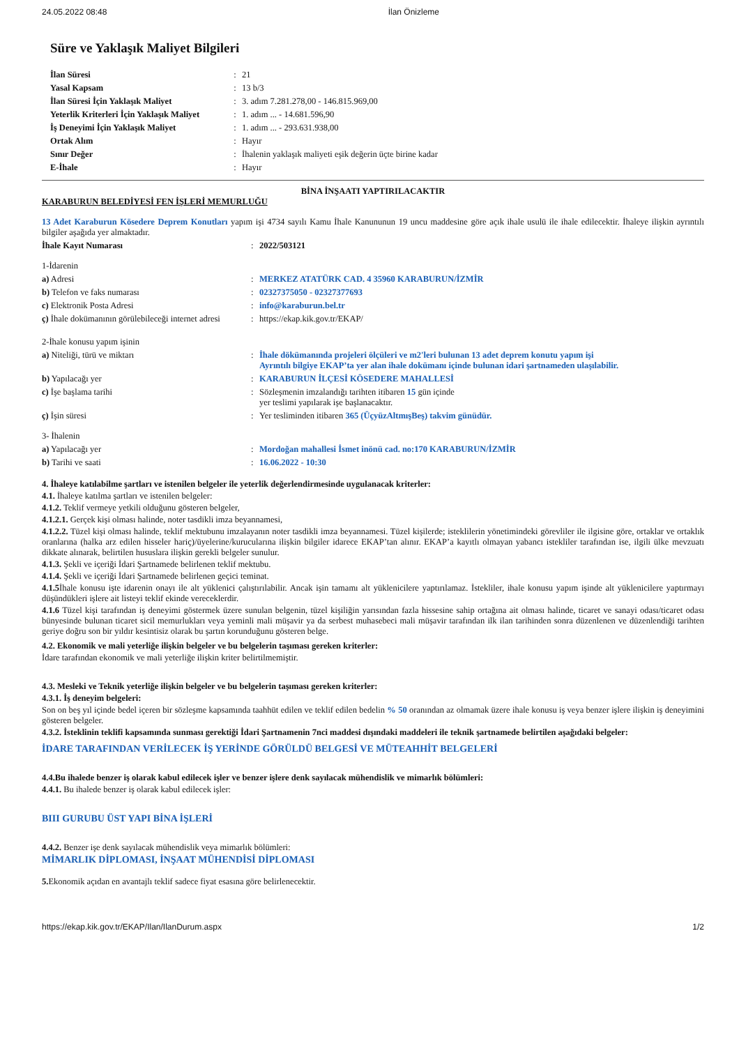24.05.2022 08:48 İlan Önizleme
Süre ve Yaklaşık Maliyet Bilgileri
| İlan Süresi | : | 21 |
| Yasal Kapsam | : | 13 b/3 |
| İlan Süresi İçin Yaklaşık Maliyet | : | 3. adım 7.281.278,00 - 146.815.969,00 |
| Yeterlik Kriterleri İçin Yaklaşık Maliyet | : | 1. adım ... - 14.681.596,90 |
| İş Deneyimi İçin Yaklaşık Maliyet | : | 1. adım ... - 293.631.938,00 |
| Ortak Alım | : | Hayır |
| Sınır Değer | : | İhalenin yaklaşık maliyeti eşik değerin üçte birine kadar |
| E-İhale | : | Hayır |
BİNA İNŞAATI YAPTIRILACAKTIR
KARABURUN BELEDİYESİ FEN İŞLERİ MEMURLUĞU
13 Adet Karaburun Kösedere Deprem Konutları yapım işi 4734 sayılı Kamu İhale Kanununun 19 uncu maddesine göre açık ihale usulü ile ihale edilecektir. İhaleye ilişkin ayrıntılı bilgiler aşağıda yer almaktadır.
| İhale Kayıt Numarası | : | 2022/503121 |
| 1-İdarenin | | |
| a) Adresi | : | MERKEZ ATATÜRK CAD. 4 35960 KARABURUN/İZMİR |
| b) Telefon ve faks numarası | : | 02327375050 - 02327377693 |
| c) Elektronik Posta Adresi | : | info@karaburun.bel.tr |
| ç) İhale dokümanının görülebileceği internet adresi | : | https://ekap.kik.gov.tr/EKAP/ |
| 2-İhale konusu yapım işinin | | |
| a) Niteliği, türü ve miktarı | : | İhale dökümanında projeleri ölçüleri ve m2'leri bulunan 13 adet deprem konutu yapım işi Ayrıntılı bilgiye EKAP’ta yer alan ihale dokümanı içinde bulunan idari şartnameden ulaşılabilir. |
| b) Yapılacağı yer | : | KARABURUN İLÇESİ KÖSEDERE MAHALLESİ |
| c) İşe başlama tarihi | : | Sözleşmenin imzalandığı tarihten itibaren 15 gün içinde yer teslimi yapılarak işe başlanacaktır. |
| ç) İşin süresi | : | Yer tesliminden itibaren 365 (ÜçyüzAltmışBeş) takvim günüdür. |
| 3- İhalenin | | |
| a) Yapılacağı yer | : | Mordoğan mahallesi İsmet inönü cad. no:170 KARABURUN/İZMİR |
| b) Tarihi ve saati | : | 16.06.2022 - 10:30 |
4. İhaleye katılabilme şartları ve istenilen belgeler ile yeterlik değerlendirmesinde uygulanacak kriterler:
4.1. İhaleye katılma şartları ve istenilen belgeler:
4.1.2. Teklif vermeye yetkili olduğunu gösteren belgeler,
4.1.2.1. Gerçek kişi olması halinde, noter tasdikli imza beyannamesi,
4.1.2.2. Tüzel kişi olması halinde, teklif mektubunu imzalayanın noter tasdikli imza beyannamesi. Tüzel kişilerde; isteklilerin yönetimindeki görevliler ile ilgisine göre, ortaklar ve ortaklık oranlarına (halka arz edilen hisseler hariç)/üyelerine/kurucularına ilişkin bilgiler idarece EKAP’tan alınır. EKAP’a kayıtlı olmayan yabancı istekliler tarafından ise, ilgili ülke mevzuatı dikkate alınarak, belirtilen hususlara ilişkin gerekli belgeler sunulur.
4.1.3. Şekli ve içeriği İdari Şartnamede belirlenen teklif mektubu.
4.1.4. Şekli ve içeriği İdari Şartnamede belirlenen geçici teminat.
4.1.5 İhale konusu işte idarenin onayı ile alt yüklenici çalıştırılabilir. Ancak işin tamamı alt yüklenicilere yaptırılamaz. İstekliler, ihale konusu yapım işinde alt yüklenicilere yaptırmayı düşündükleri işlere ait listeyi teklif ekinde vereceklerdir.
4.1.6 Tüzel kişi tarafından iş deneyimi göstermek üzere sunulan belgenin, tüzel kişiliğin yarısından fazla hissesine sahip ortağına ait olması halinde, ticaret ve sanayi odası/ticaret odası bünyesinde bulunan ticaret sicil memurlukları veya yeminli mali müşavir ya da serbest muhasebeci mali müşavir tarafından ilk ilan tarihinden sonra düzenlenen ve düzenlendiği tarihten geriye doğru son bir yıldır kesintisiz olarak bu şartın korunduğunu gösteren belge.
4.2. Ekonomik ve mali yeterliğe ilişkin belgeler ve bu belgelerin taşıması gereken kriterler:
İdare tarafından ekonomik ve mali yeterliğe ilişkin kriter belirtilmemiştir.
4.3. Mesleki ve Teknik yeterliğe ilişkin belgeler ve bu belgelerin taşıması gereken kriterler:
4.3.1. İş deneyim belgeleri:
Son on beş yıl içinde bedel içeren bir sözleşme kapsamında taahhüt edilen ve teklif edilen bedelin % 50 oranından az olmamak üzere ihale konusu iş veya benzer işlere ilişkin iş deneyimini gösteren belgeler.
4.3.2. İsteklinin teklifi kapsamında sunması gerektiği İdari Şartnamenin 7nci maddesi dışındaki maddeleri ile teknik şartnamede belirtilen aşağıdaki belgeler:
İDARE TARAFINDAN VERİLECEK İŞ YERİNDE GÖRÜLDÜ BELGESİ VE MÜTEAHHİT BELGELERİ
4.4.Bu ihalede benzer iş olarak kabul edilecek işler ve benzer işlere denk sayılacak mühendislik ve mimarlık bölümleri:
4.4.1. Bu ihalede benzer iş olarak kabul edilecek işler:
BIII GURUBU ÜST YAPI BİNA İŞLERİ
4.4.2. Benzer işe denk sayılacak mühendislik veya mimarlık bölümleri:
MİMARLIK DİPLOMASI, İNŞAAT MÜHENDİSİ DİPLOMASI
5. Ekonomik açıdan en avantajlı teklif sadece fiyat esasına göre belirlenecektir.
https://ekap.kik.gov.tr/EKAP/Ilan/IlanDurum.aspx 1/2